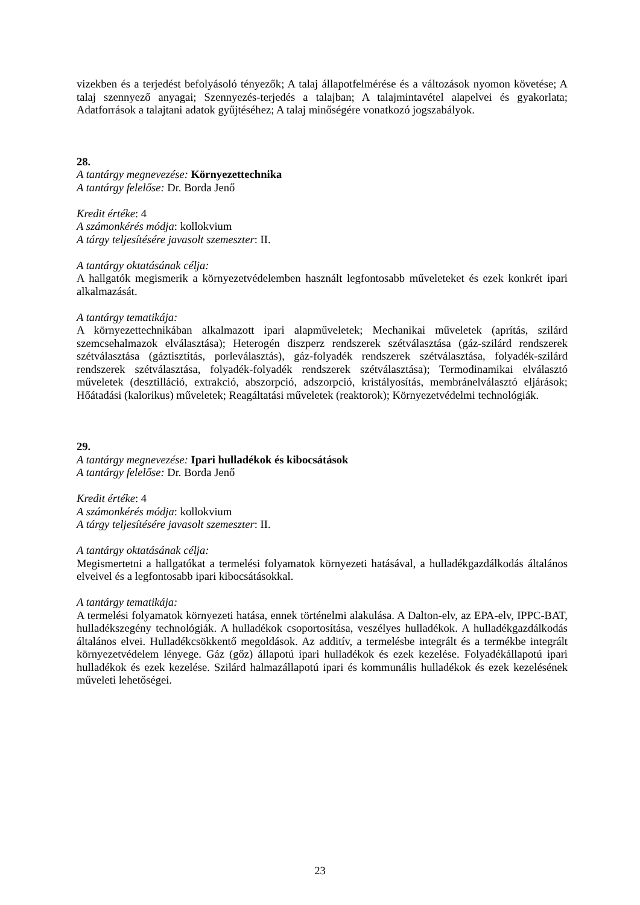vizekben és a terjedést befolyásoló tényezők; A talaj állapotfelmérése és a változások nyomon követése; A talaj szennyező anyagai; Szennyezés-terjedés a talajban; A talajmintavétel alapelvei és gyakorlata; Adatforrások a talajtani adatok gyűjtéséhez; A talaj minőségére vonatkozó jogszabályok.
28.
A tantárgy megnevezése: Környezettechnika
A tantárgy felelőse: Dr. Borda Jenő
Kredit értéke: 4
A számonkérés módja: kollokvium
A tárgy teljesítésére javasolt szemeszter: II.
A tantárgy oktatásának célja:
A hallgatók megismerik a környezetvédelemben használt legfontosabb műveleteket és ezek konkrét ipari alkalmazását.
A tantárgy tematikája:
A környezettechnikában alkalmazott ipari alapműveletek; Mechanikai műveletek (aprítás, szilárd szemcsehalmazok elválasztása); Heterogén diszperz rendszerek szétválasztása (gáz-szilárd rendszerek szétválasztása (gáztisztítás, porleválasztás), gáz-folyadék rendszerek szétválasztása, folyadék-szilárd rendszerek szétválasztása, folyadék-folyadék rendszerek szétválasztása); Termodinamikai elválasztó műveletek (desztilláció, extrakció, abszorpció, adszorpció, kristályosítás, membránelválasztó eljárások; Hőátadási (kalorikus) műveletek; Reagáltatási műveletek (reaktorok); Környezetvédelmi technológiák.
29.
A tantárgy megnevezése: Ipari hulladékok és kibocsátások
A tantárgy felelőse: Dr. Borda Jenő
Kredit értéke: 4
A számonkérés módja: kollokvium
A tárgy teljesítésére javasolt szemeszter: II.
A tantárgy oktatásának célja:
Megismertetni a hallgatókat a termelési folyamatok környezeti hatásával, a hulladékgazdálkodás általános elveivel és a legfontosabb ipari kibocsátásokkal.
A tantárgy tematikája:
A termelési folyamatok környezeti hatása, ennek történelmi alakulása. A Dalton-elv, az EPA-elv, IPPC-BAT, hulladékszegény technológiák. A hulladékok csoportosítása, veszélyes hulladékok. A hulladékgazdálkodás általános elvei. Hulladékcsökkentő megoldások. Az additív, a termelésbe integrált és a termékbe integrált környezetvédelem lényege. Gáz (gőz) állapotú ipari hulladékok és ezek kezelése. Folyadékállapotú ipari hulladékok és ezek kezelése. Szilárd halmazállapotú ipari és kommunális hulladékok és ezek kezelésének műveleti lehetőségei.
23